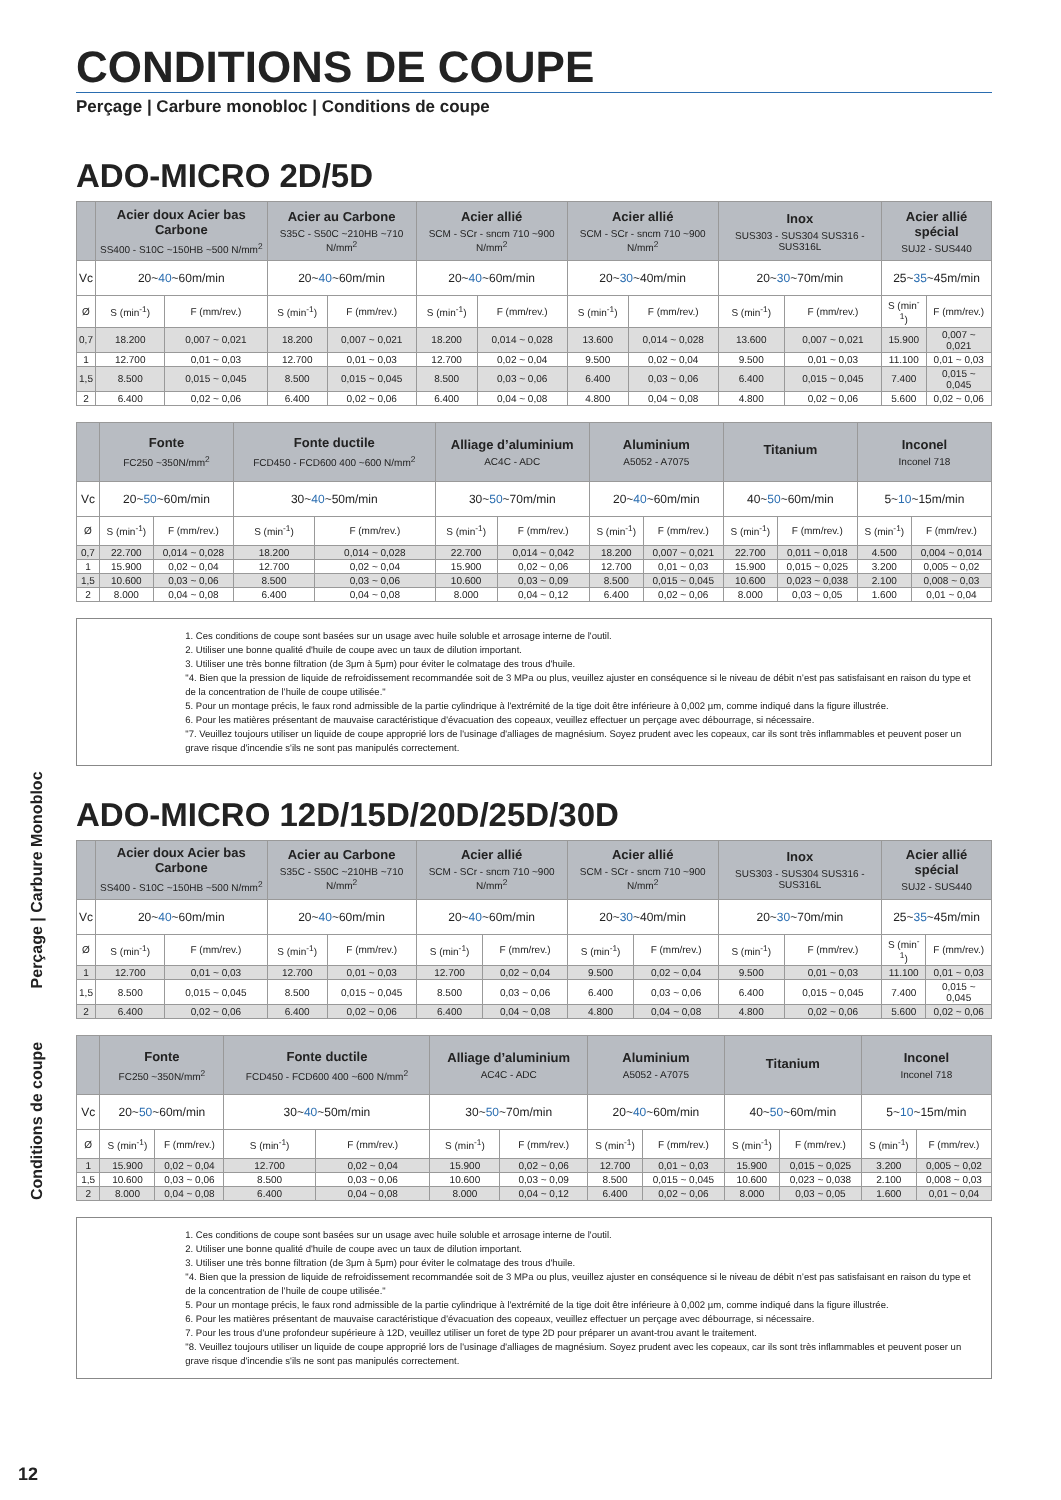Conditions de coupe Perçage | Carbure Monobloc
CONDITIONS DE COUPE
Perçage | Carbure monobloc | Conditions de coupe
ADO-MICRO 2D/5D
| | Acier doux Acier bas Carbone SS400 - S10C ~150HB ~500 N/mm<sup>2</sup> | | Acier au Carbone S35C - S50C ~210HB ~710 N/mm<sup>2</sup> | | Acier allié SCM - SCr - sncm 710 ~900 N/mm<sup>2</sup> | | Acier allié SCM - SCr - sncm 710 ~900 N/mm<sup>2</sup> | | Inox SUS303 - SUS304 SUS316 - SUS316L | | Acier allié spécial SUJ2 - SUS440 | |
| --- | --- | --- | --- | --- | --- | --- | --- | --- | --- | --- | --- | --- |
| Vc | 20~ 40 ~60m/min | | 20~ 40 ~60m/min | | 20~ 40 ~60m/min | | 20~ 30 ~40m/min | | 20~ 30 ~70m/min | | 25~ 35 ~45m/min | |
| Ø | S (min<sup>-1</sup>) | F (mm/rev.) | S (min<sup>-1</sup>) | F (mm/rev.) | S (min<sup>-1</sup>) | F (mm/rev.) | S (min<sup>-1</sup>) | F (mm/rev.) | S (min<sup>-1</sup>) | F (mm/rev.) | S (min<sup>-1</sup>) | F (mm/rev.) |
| 0,7 | 18.200 | 0,007 ~ 0,021 | 18.200 | 0,007 ~ 0,021 | 18.200 | 0,014 ~ 0,028 | 13.600 | 0,014 ~ 0,028 | 13.600 | 0,007 ~ 0,021 | 15.900 | 0,007 ~ 0,021 |
| 1 | 12.700 | 0,01 ~ 0,03 | 12.700 | 0,01 ~ 0,03 | 12.700 | 0,02 ~ 0,04 | 9.500 | 0,02 ~ 0,04 | 9.500 | 0,01 ~ 0,03 | 11.100 | 0,01 ~ 0,03 |
| 1,5 | 8.500 | 0,015 ~ 0,045 | 8.500 | 0,015 ~ 0,045 | 8.500 | 0,03 ~ 0,06 | 6.400 | 0,03 ~ 0,06 | 6.400 | 0,015 ~ 0,045 | 7.400 | 0,015 ~ 0,045 |
| 2 | 6.400 | 0,02 ~ 0,06 | 6.400 | 0,02 ~ 0,06 | 6.400 | 0,04 ~ 0,08 | 4.800 | 0,04 ~ 0,08 | 4.800 | 0,02 ~ 0,06 | 5.600 | 0,02 ~ 0,06 |
| | Fonte FC250 ~350N/mm<sup>2</sup> | | Fonte ductile FCD450 - FCD600 400 ~600 N/mm<sup>2</sup> | | Alliage d’aluminium AC4C - ADC | | Aluminium A5052 - A7075 | | Titanium | | Inconel Inconel 718 | |
| --- | --- | --- | --- | --- | --- | --- | --- | --- | --- | --- | --- | --- |
| Vc | 20~ 50 ~60m/min | | 30~ 40 ~50m/min | | 30~ 50 ~70m/min | | 20~ 40 ~60m/min | | 40~ 50 ~60m/min | | 5~ 10 ~15m/min | |
| Ø | S (min<sup>-1</sup>) | F (mm/rev.) | S (min<sup>-1</sup>) | F (mm/rev.) | S (min<sup>-1</sup>) | F (mm/rev.) | S (min<sup>-1</sup>) | F (mm/rev.) | S (min<sup>-1</sup>) | F (mm/rev.) | S (min<sup>-1</sup>) | F (mm/rev.) |
| 0,7 | 22.700 | 0,014 ~ 0,028 | 18.200 | 0,014 ~ 0,028 | 22.700 | 0,014 ~ 0,042 | 18.200 | 0,007 ~ 0,021 | 22.700 | 0,011 ~ 0,018 | 4.500 | 0,004 ~ 0,014 |
| 1 | 15.900 | 0,02 ~ 0,04 | 12.700 | 0,02 ~ 0,04 | 15.900 | 0,02 ~ 0,06 | 12.700 | 0,01 ~ 0,03 | 15.900 | 0,015 ~ 0,025 | 3.200 | 0,005 ~ 0,02 |
| 1,5 | 10.600 | 0,03 ~ 0,06 | 8.500 | 0,03 ~ 0,06 | 10.600 | 0,03 ~ 0,09 | 8.500 | 0,015 ~ 0,045 | 10.600 | 0,023 ~ 0,038 | 2.100 | 0,008 ~ 0,03 |
| 2 | 8.000 | 0,04 ~ 0,08 | 6.400 | 0,04 ~ 0,08 | 8.000 | 0,04 ~ 0,12 | 6.400 | 0,02 ~ 0,06 | 8.000 | 0,03 ~ 0,05 | 1.600 | 0,01 ~ 0,04 |
1. Ces conditions de coupe sont basées sur un usage avec huile soluble et arrosage interne de l'outil.
2. Utiliser une bonne qualité d'huile de coupe avec un taux de dilution important.
3. Utiliser une très bonne filtration (de 3μm à 5μm) pour éviter le colmatage des trous d'huile.
"4. Bien que la pression de liquide de refroidissement recommandée soit de 3 MPa ou plus, veuillez ajuster en conséquence si le niveau de débit n’est pas satisfaisant en raison du type et de la concentration de l’huile de coupe utilisée."
5. Pour un montage précis, le faux rond admissible de la partie cylindrique à l'extrémité de la tige doit être inférieure à 0,002 µm, comme indiqué dans la figure illustrée.
6. Pour les matières présentant de mauvaise caractéristique d'évacuation des copeaux, veuillez effectuer un perçage avec débourrage, si nécessaire.
"7. Veuillez toujours utiliser un liquide de coupe approprié lors de l'usinage d'alliages de magnésium. Soyez prudent avec les copeaux, car ils sont très inflammables et peuvent poser un grave risque d'incendie s'ils ne sont pas manipulés correctement.
ADO-MICRO 12D/15D/20D/25D/30D
| | Acier doux Acier bas Carbone SS400 - S10C ~150HB ~500 N/mm<sup>2</sup> | | Acier au Carbone S35C - S50C ~210HB ~710 N/mm<sup>2</sup> | | Acier allié SCM - SCr - sncm 710 ~900 N/mm<sup>2</sup> | | Acier allié SCM - SCr - sncm 710 ~900 N/mm<sup>2</sup> | | Inox SUS303 - SUS304 SUS316 - SUS316L | | Acier allié spécial SUJ2 - SUS440 | |
| --- | --- | --- | --- | --- | --- | --- | --- | --- | --- | --- | --- | --- |
| Vc | 20~ 40 ~60m/min | | 20~ 40 ~60m/min | | 20~ 40 ~60m/min | | 20~ 30 ~40m/min | | 20~ 30 ~70m/min | | 25~ 35 ~45m/min | |
| Ø | S (min<sup>-1</sup>) | F (mm/rev.) | S (min<sup>-1</sup>) | F (mm/rev.) | S (min<sup>-1</sup>) | F (mm/rev.) | S (min<sup>-1</sup>) | F (mm/rev.) | S (min<sup>-1</sup>) | F (mm/rev.) | S (min<sup>-1</sup>) | F (mm/rev.) |
| 1 | 12.700 | 0,01 ~ 0,03 | 12.700 | 0,01 ~ 0,03 | 12.700 | 0,02 ~ 0,04 | 9.500 | 0,02 ~ 0,04 | 9.500 | 0,01 ~ 0,03 | 11.100 | 0,01 ~ 0,03 |
| 1,5 | 8.500 | 0,015 ~ 0,045 | 8.500 | 0,015 ~ 0,045 | 8.500 | 0,03 ~ 0,06 | 6.400 | 0,03 ~ 0,06 | 6.400 | 0,015 ~ 0,045 | 7.400 | 0,015 ~ 0,045 |
| 2 | 6.400 | 0,02 ~ 0,06 | 6.400 | 0,02 ~ 0,06 | 6.400 | 0,04 ~ 0,08 | 4.800 | 0,04 ~ 0,08 | 4.800 | 0,02 ~ 0,06 | 5.600 | 0,02 ~ 0,06 |
| | Fonte FC250 ~350N/mm<sup>2</sup> | | Fonte ductile FCD450 - FCD600 400 ~600 N/mm<sup>2</sup> | | Alliage d’aluminium AC4C - ADC | | Aluminium A5052 - A7075 | | Titanium | | Inconel Inconel 718 | |
| --- | --- | --- | --- | --- | --- | --- | --- | --- | --- | --- | --- | --- |
| Vc | 20~ 50 ~60m/min | | 30~ 40 ~50m/min | | 30~ 50 ~70m/min | | 20~ 40 ~60m/min | | 40~ 50 ~60m/min | | 5~ 10 ~15m/min | |
| Ø | S (min<sup>-1</sup>) | F (mm/rev.) | S (min<sup>-1</sup>) | F (mm/rev.) | S (min<sup>-1</sup>) | F (mm/rev.) | S (min<sup>-1</sup>) | F (mm/rev.) | S (min<sup>-1</sup>) | F (mm/rev.) | S (min<sup>-1</sup>) | F (mm/rev.) |
| 1 | 15.900 | 0,02 ~ 0,04 | 12.700 | 0,02 ~ 0,04 | 15.900 | 0,02 ~ 0,06 | 12.700 | 0,01 ~ 0,03 | 15.900 | 0,015 ~ 0,025 | 3.200 | 0,005 ~ 0,02 |
| 1,5 | 10.600 | 0,03 ~ 0,06 | 8.500 | 0,03 ~ 0,06 | 10.600 | 0,03 ~ 0,09 | 8.500 | 0,015 ~ 0,045 | 10.600 | 0,023 ~ 0,038 | 2.100 | 0,008 ~ 0,03 |
| 2 | 8.000 | 0,04 ~ 0,08 | 6.400 | 0,04 ~ 0,08 | 8.000 | 0,04 ~ 0,12 | 6.400 | 0,02 ~ 0,06 | 8.000 | 0,03 ~ 0,05 | 1.600 | 0,01 ~ 0,04 |
1. Ces conditions de coupe sont basées sur un usage avec huile soluble et arrosage interne de l'outil.
2. Utiliser une bonne qualité d'huile de coupe avec un taux de dilution important.
3. Utiliser une très bonne filtration (de 3μm à 5μm) pour éviter le colmatage des trous d'huile.
"4. Bien que la pression de liquide de refroidissement recommandée soit de 3 MPa ou plus, veuillez ajuster en conséquence si le niveau de débit n’est pas satisfaisant en raison du type et de la concentration de l’huile de coupe utilisée."
5. Pour un montage précis, le faux rond admissible de la partie cylindrique à l'extrémité de la tige doit être inférieure à 0,002 µm, comme indiqué dans la figure illustrée.
6. Pour les matières présentant de mauvaise caractéristique d'évacuation des copeaux, veuillez effectuer un perçage avec débourrage, si nécessaire.
7. Pour les trous d'une profondeur supérieure à 12D, veuillez utiliser un foret de type 2D pour préparer un avant-trou avant le traitement.
"8. Veuillez toujours utiliser un liquide de coupe approprié lors de l'usinage d'alliages de magnésium. Soyez prudent avec les copeaux, car ils sont très inflammables et peuvent poser un grave risque d'incendie s'ils ne sont pas manipulés correctement.
12